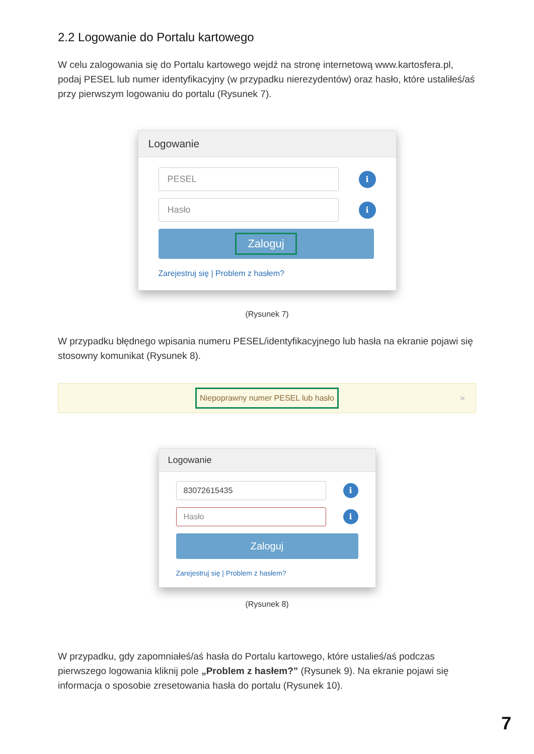2.2 Logowanie do Portalu kartowego
W celu zalogowania się do Portalu kartowego wejdź na stronę internetową www.kartosfera.pl, podaj PESEL lub numer identyfikacyjny (w przypadku nierezydentów) oraz hasło, które ustaliłeś/aś przy pierwszym logowaniu do portalu (Rysunek 7).
Logowanie
PESEL
i
Hasło
i
Zaloguj
Zarejestruj się | Problem z hasłem?
(Rysunek 7)
W przypadku błędnego wpisania numeru PESEL/identyfikacyjnego lub hasła na ekranie pojawi się stosowny komunikat (Rysunek 8).
Niepoprawny numer PESEL lub hasło
×
Logowanie
83072615435
i
Hasło
i
Zaloguj
Zarejestruj się | Problem z hasłem?
(Rysunek 8)
W przypadku, gdy zapomniałeś/aś hasła do Portalu kartowego, które ustalieś/aś podczas pierwszego logowania kliknij pole „Problem z hasłem?” (Rysunek 9). Na ekranie pojawi się informacja o sposobie zresetowania hasła do portalu (Rysunek 10).
7